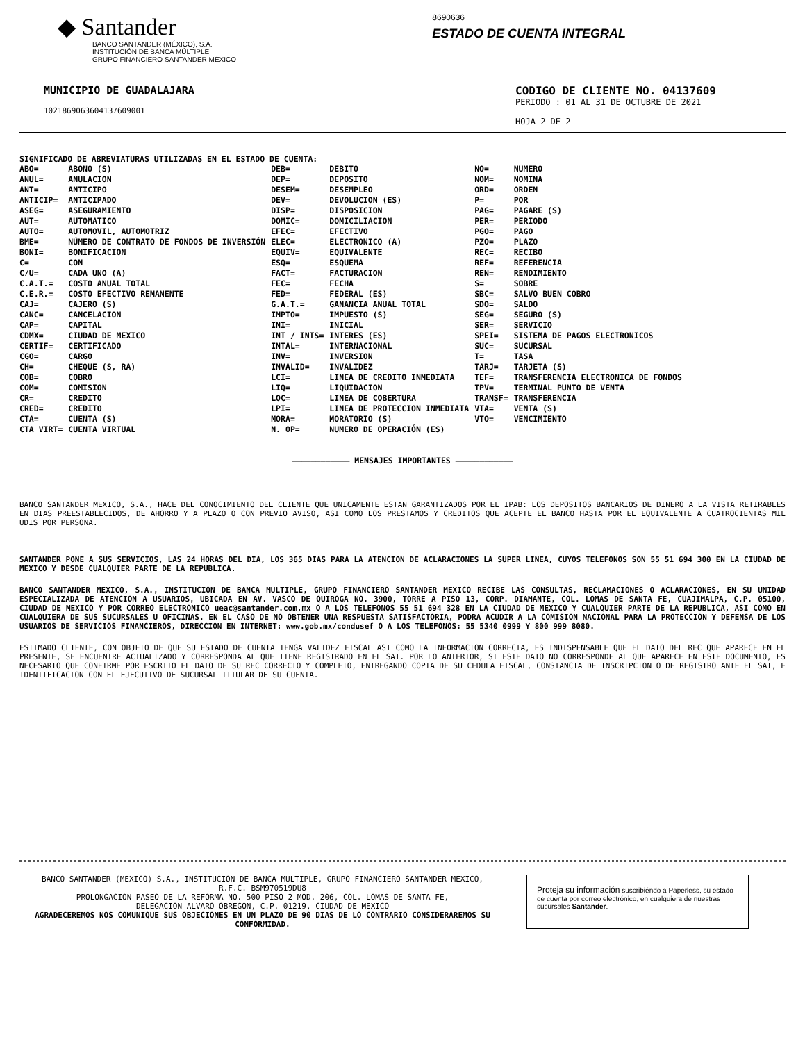◆ Santander
BANCO SANTANDER (MÉXICO), S.A.
INSTITUCIÓN DE BANCA MÚLTIPLE
GRUPO FINANCIERO SANTANDER MÉXICO
8690636
ESTADO DE CUENTA INTEGRAL
MUNICIPIO DE GUADALAJARA
1021869063604137609001
CODIGO DE CLIENTE NO. 04137609
PERIODO : 01 AL 31 DE OCTUBRE DE 2021
HOJA 2 DE 2
SIGNIFICADO DE ABREVIATURAS UTILIZADAS EN EL ESTADO DE CUENTA:
| ABO= | ABONO (S) | DEB= | DEBITO | NO= | NUMERO |
| ANUL= | ANULACION | DEP= | DEPOSITO | NOM= | NOMINA |
| ANT= | ANTICIPO | DESEM= | DESEMPLEO | ORD= | ORDEN |
| ANTICIP= | ANTICIPADO | DEV= | DEVOLUCION (ES) | P= | POR |
| ASEG= | ASEGURAMIENTO | DISP= | DISPOSICION | PAG= | PAGARE (S) |
| AUT= | AUTOMATICO | DOMIC= | DOMICILIACION | PER= | PERIODO |
| AUTO= | AUTOMOVIL, AUTOMOTRIZ | EFEC= | EFECTIVO | PGO= | PAGO |
| BME= | NÚMERO DE CONTRATO DE FONDOS DE INVERSIÓN | ELEC= | ELECTRONICO (A) | PZO= | PLAZO |
| BONI= | BONIFICACION | EQUIV= | EQUIVALENTE | REC= | RECIBO |
| C= | CON | ESQ= | ESQUEMA | REF= | REFERENCIA |
| C/U= | CADA UNO (A) | FACT= | FACTURACION | REN= | RENDIMIENTO |
| C.A.T.= | COSTO ANUAL TOTAL | FEC= | FECHA | S= | SOBRE |
| C.E.R.= | COSTO EFECTIVO REMANENTE | FED= | FEDERAL (ES) | SBC= | SALVO BUEN COBRO |
| CAJ= | CAJERO (S) | G.A.T.= | GANANCIA ANUAL TOTAL | SDO= | SALDO |
| CANC= | CANCELACION | IMPTO= | IMPUESTO (S) | SEG= | SEGURO (S) |
| CAP= | CAPITAL | INI= | INICIAL | SER= | SERVICIO |
| CDMX= | CIUDAD DE MEXICO | INT / INTS= | INTERES (ES) | SPEI= | SISTEMA DE PAGOS ELECTRONICOS |
| CERTIF= | CERTIFICADO | INTAL= | INTERNACIONAL | SUC= | SUCURSAL |
| CGO= | CARGO | INV= | INVERSION | T= | TASA |
| CH= | CHEQUE (S, RA) | INVALID= | INVALIDEZ | TARJ= | TARJETA (S) |
| COB= | COBRO | LCI= | LINEA DE CREDITO INMEDIATA | TEF= | TRANSFERENCIA ELECTRONICA DE FONDOS |
| COM= | COMISION | LIQ= | LIQUIDACION | TPV= | TERMINAL PUNTO DE VENTA |
| CR= | CREDITO | LOC= | LINEA DE COBERTURA | TRANSF= | TRANSFERENCIA |
| CRED= | CREDITO | LPI= | LINEA DE PROTECCION INMEDIATA | VTA= | VENTA (S) |
| CTA= | CUENTA (S) | MORA= | MORATORIO (S) | VTO= | VENCIMIENTO |
| CTA VIRT= | CUENTA VIRTUAL | N. OP= | NUMERO DE OPERACIÓN (ES) | | |
———————————— MENSAJES IMPORTANTES ————————————
BANCO SANTANDER MEXICO, S.A., HACE DEL CONOCIMIENTO DEL CLIENTE QUE UNICAMENTE ESTAN GARANTIZADOS POR EL IPAB: LOS DEPOSITOS BANCARIOS DE DINERO A LA VISTA RETIRABLES EN DIAS PREESTABLECIDOS, DE AHORRO Y A PLAZO O CON PREVIO AVISO, ASI COMO LOS PRESTAMOS Y CREDITOS QUE ACEPTE EL BANCO HASTA POR EL EQUIVALENTE A CUATROCIENTAS MIL UDIS POR PERSONA.
SANTANDER PONE A SUS SERVICIOS, LAS 24 HORAS DEL DIA, LOS 365 DIAS PARA LA ATENCION DE ACLARACIONES LA SUPER LINEA, CUYOS TELEFONOS SON 55 51 694 300 EN LA CIUDAD DE MEXICO Y DESDE CUALQUIER PARTE DE LA REPUBLICA.
BANCO SANTANDER MEXICO, S.A., INSTITUCION DE BANCA MULTIPLE, GRUPO FINANCIERO SANTANDER MEXICO RECIBE LAS CONSULTAS, RECLAMACIONES O ACLARACIONES, EN SU UNIDAD ESPECIALIZADA DE ATENCION A USUARIOS, UBICADA EN AV. VASCO DE QUIROGA NO. 3900, TORRE A PISO 13, CORP. DIAMANTE, COL. LOMAS DE SANTA FE, CUAJIMALPA, C.P. 05100, CIUDAD DE MEXICO Y POR CORREO ELECTRONICO ueac@santander.com.mx O A LOS TELEFONOS 55 51 694 328 EN LA CIUDAD DE MEXICO Y CUALQUIER PARTE DE LA REPUBLICA, ASI COMO EN CUALQUIERA DE SUS SUCURSALES U OFICINAS. EN EL CASO DE NO OBTENER UNA RESPUESTA SATISFACTORIA, PODRA ACUDIR A LA COMISION NACIONAL PARA LA PROTECCION Y DEFENSA DE LOS USUARIOS DE SERVICIOS FINANCIEROS, DIRECCION EN INTERNET: www.gob.mx/condusef O A LOS TELEFONOS: 55 5340 0999 Y 800 999 8080.
ESTIMADO CLIENTE, CON OBJETO DE QUE SU ESTADO DE CUENTA TENGA VALIDEZ FISCAL ASI COMO LA INFORMACION CORRECTA, ES INDISPENSABLE QUE EL DATO DEL RFC QUE APARECE EN EL PRESENTE, SE ENCUENTRE ACTUALIZADO Y CORRESPONDA AL QUE TIENE REGISTRADO EN EL SAT. POR LO ANTERIOR, SI ESTE DATO NO CORRESPONDE AL QUE APARECE EN ESTE DOCUMENTO, ES NECESARIO QUE CONFIRME POR ESCRITO EL DATO DE SU RFC CORRECTO Y COMPLETO, ENTREGANDO COPIA DE SU CEDULA FISCAL, CONSTANCIA DE INSCRIPCION O DE REGISTRO ANTE EL SAT, E IDENTIFICACION CON EL EJECUTIVO DE SUCURSAL TITULAR DE SU CUENTA.
BANCO SANTANDER (MEXICO) S.A., INSTITUCION DE BANCA MULTIPLE, GRUPO FINANCIERO SANTANDER MEXICO,
R.F.C. BSM970519DU8
PROLONGACION PASEO DE LA REFORMA NO. 500 PISO 2 MOD. 206, COL. LOMAS DE SANTA FE,
DELEGACION ALVARO OBREGON, C.P. 01219, CIUDAD DE MEXICO
AGRADECEREMOS NOS COMUNIQUE SUS OBJECIONES EN UN PLAZO DE 90 DIAS DE LO CONTRARIO CONSIDERAREMOS SU CONFORMIDAD.
Proteja su información suscribiéndo a Paperless, su estado de cuenta por correo electrónico, en cualquiera de nuestras sucursales Santander.